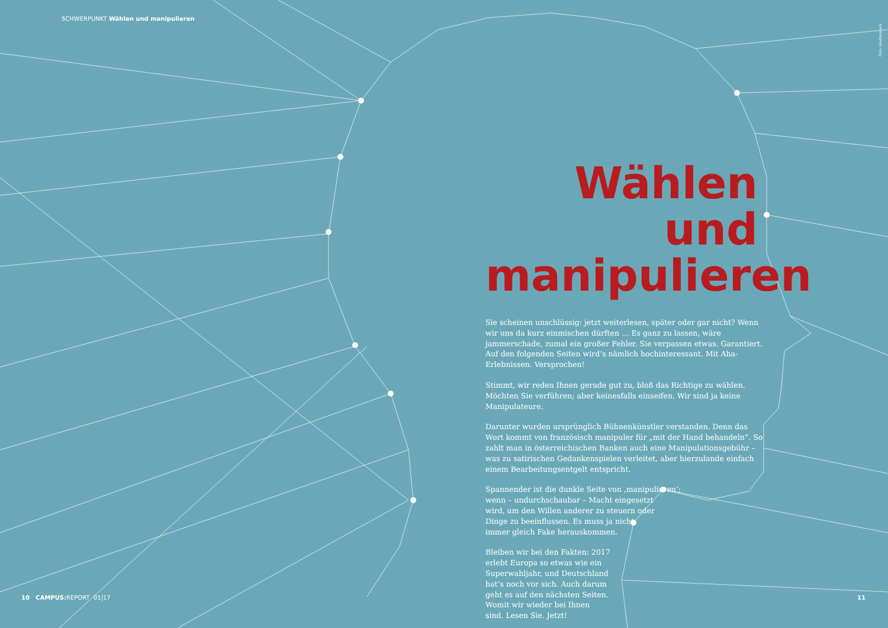SCHWERPUNKT Wählen und manipulieren
Foto: shutterstock
Wählen
und
manipulieren
Sie scheinen unschlüssig: jetzt weiterlesen, später oder gar nicht? Wenn wir uns da kurz einmischen dürften … Es ganz zu lassen, wäre jammerschade, zumal ein großer Fehler. Sie verpassen etwas. Garantiert. Auf den folgenden Seiten wird’s nämlich hochinteressant. Mit Aha-Erlebnissen. Versprochen!
Stimmt, wir reden Ihnen gerade gut zu, bloß das Richtige zu wählen. Möchten Sie verführen; aber keinesfalls einseifen. Wir sind ja keine Manipulateure.
Darunter wurden ursprünglich Bühnenkünstler verstanden. Denn das Wort kommt von französisch manipuler für „mit der Hand behandeln“. So zahlt man in österreichischen Banken auch eine Manipulationsgebühr – was zu satirischen Gedankenspielen verleitet, aber hierzulande einfach einem Bearbeitungsentgelt entspricht.
Spannender ist die dunkle Seite von ‚manipulieren‘:
wenn – undurchschaubar – Macht eingesetzt
wird, um den Willen anderer zu steuern oder
Dinge zu beeinflussen. Es muss ja nicht
immer gleich Fake herauskommen.
Bleiben wir bei den Fakten: 2017
erlebt Europa so etwas wie ein
Superwahljahr, und Deutschland
hat’s noch vor sich. Auch darum
geht es auf den nächsten Seiten.
Womit wir wieder bei Ihnen
sind. Lesen Sie. Jetzt!
10 CAMPUS:REPORT 01|17 11